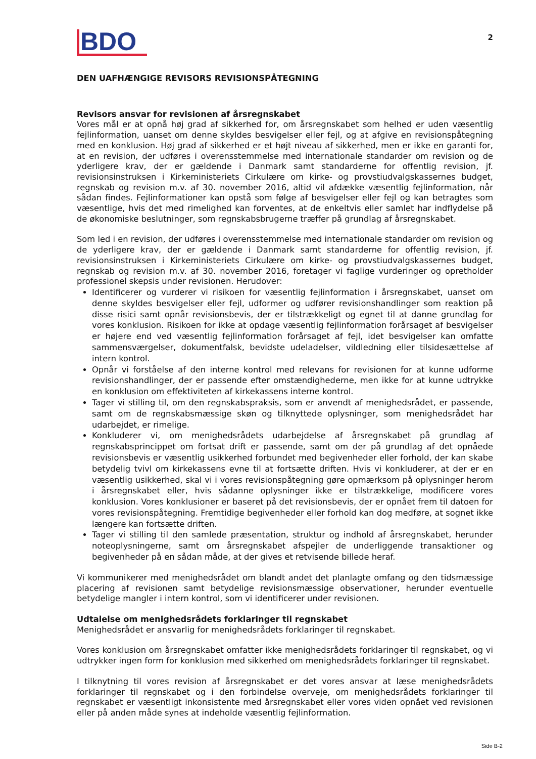BDO
2
DEN UAFHÆNGIGE REVISORS REVISIONSPÅTEGNING
Revisors ansvar for revisionen af årsregnskabet
Vores mål er at opnå høj grad af sikkerhed for, om årsregnskabet som helhed er uden væsentlig fejlinformation, uanset om denne skyldes besvigelser eller fejl, og at afgive en revisionspåtegning med en konklusion. Høj grad af sikkerhed er et højt niveau af sikkerhed, men er ikke en garanti for, at en revision, der udføres i overensstemmelse med internationale standarder om revision og de yderligere krav, der er gældende i Danmark samt standarderne for offentlig revision, jf. revisionsinstruksen i Kirkeministeriets Cirkulære om kirke- og provstiudvalgskassernes budget, regnskab og revision m.v. af 30. november 2016, altid vil afdække væsentlig fejlinformation, når sådan findes. Fejlinformationer kan opstå som følge af besvigelser eller fejl og kan betragtes som væsentlige, hvis det med rimelighed kan forventes, at de enkeltvis eller samlet har indflydelse på de økonomiske beslutninger, som regnskabsbrugerne træffer på grundlag af årsregnskabet.
Som led i en revision, der udføres i overensstemmelse med internationale standarder om revision og de yderligere krav, der er gældende i Danmark samt standarderne for offentlig revision, jf. revisionsinstruksen i Kirkeministeriets Cirkulære om kirke- og provstiudvalgskassernes budget, regnskab og revision m.v. af 30. november 2016, foretager vi faglige vurderinger og opretholder professionel skepsis under revisionen. Herudover:
Identificerer og vurderer vi risikoen for væsentlig fejlinformation i årsregnskabet, uanset om denne skyldes besvigelser eller fejl, udformer og udfører revisionshandlinger som reaktion på disse risici samt opnår revisionsbevis, der er tilstrækkeligt og egnet til at danne grundlag for vores konklusion. Risikoen for ikke at opdage væsentlig fejlinformation forårsaget af besvigelser er højere end ved væsentlig fejlinformation forårsaget af fejl, idet besvigelser kan omfatte sammensværgelser, dokumentfalsk, bevidste udeladelser, vildledning eller tilsidesættelse af intern kontrol.
Opnår vi forståelse af den interne kontrol med relevans for revisionen for at kunne udforme revisionshandlinger, der er passende efter omstændighederne, men ikke for at kunne udtrykke en konklusion om effektiviteten af kirkekassens interne kontrol.
Tager vi stilling til, om den regnskabspraksis, som er anvendt af menighedsrådet, er passende, samt om de regnskabsmæssige skøn og tilknyttede oplysninger, som menighedsrådet har udarbejdet, er rimelige.
Konkluderer vi, om menighedsrådets udarbejdelse af årsregnskabet på grundlag af regnskabsprincippet om fortsat drift er passende, samt om der på grundlag af det opnåede revisionsbevis er væsentlig usikkerhed forbundet med begivenheder eller forhold, der kan skabe betydelig tvivl om kirkekassens evne til at fortsætte driften. Hvis vi konkluderer, at der er en væsentlig usikkerhed, skal vi i vores revisionspåtegning gøre opmærksom på oplysninger herom i årsregnskabet eller, hvis sådanne oplysninger ikke er tilstrækkelige, modificere vores konklusion. Vores konklusioner er baseret på det revisionsbevis, der er opnået frem til datoen for vores revisionspåtegning. Fremtidige begivenheder eller forhold kan dog medføre, at sognet ikke længere kan fortsætte driften.
Tager vi stilling til den samlede præsentation, struktur og indhold af årsregnskabet, herunder noteoplysningerne, samt om årsregnskabet afspejler de underliggende transaktioner og begivenheder på en sådan måde, at der gives et retvisende billede heraf.
Vi kommunikerer med menighedsrådet om blandt andet det planlagte omfang og den tidsmæssige placering af revisionen samt betydelige revisionsmæssige observationer, herunder eventuelle betydelige mangler i intern kontrol, som vi identificerer under revisionen.
Udtalelse om menighedsrådets forklaringer til regnskabet
Menighedsrådet er ansvarlig for menighedsrådets forklaringer til regnskabet.
Vores konklusion om årsregnskabet omfatter ikke menighedsrådets forklaringer til regnskabet, og vi udtrykker ingen form for konklusion med sikkerhed om menighedsrådets forklaringer til regnskabet.
I tilknytning til vores revision af årsregnskabet er det vores ansvar at læse menighedsrådets forklaringer til regnskabet og i den forbindelse overveje, om menighedsrådets forklaringer til regnskabet er væsentligt inkonsistente med årsregnskabet eller vores viden opnået ved revisionen eller på anden måde synes at indeholde væsentlig fejlinformation.
Side B-2